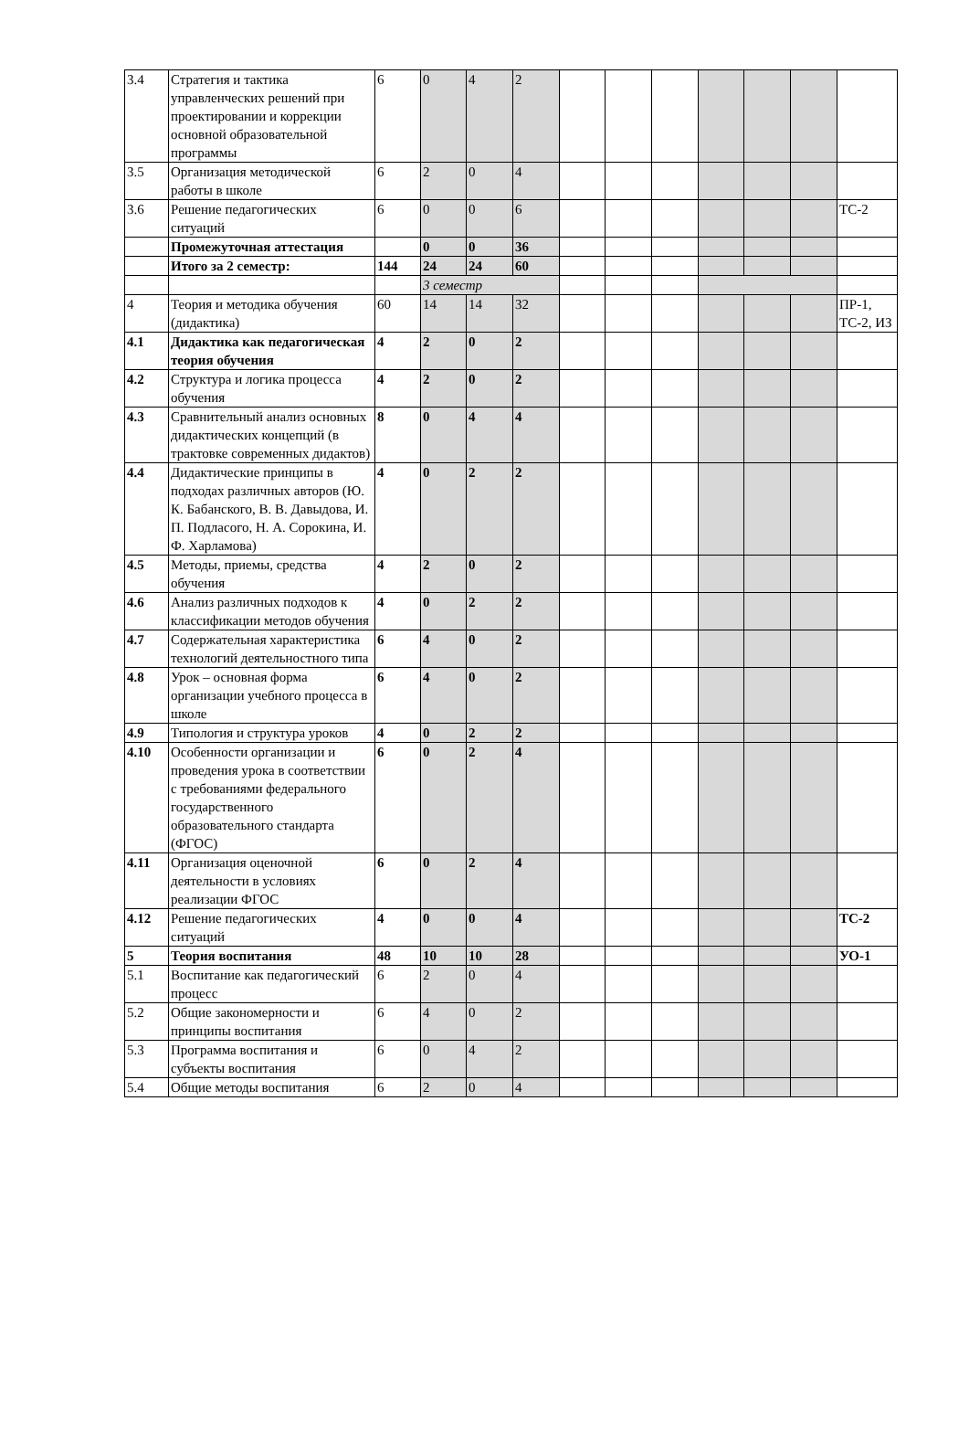| 3.4 | Стратегия и тактика управленческих решений при проектировании и коррекции основной образовательной программы | 6 | 0 | 4 | 2 | | | | | | | |
| 3.5 | Организация методической работы в школе | 6 | 2 | 0 | 4 | | | | | | | |
| 3.6 | Решение педагогических ситуаций | 6 | 0 | 0 | 6 | | | | | | | ТС-2 |
| | Промежуточная аттестация | | 0 | 0 | 36 | | | | | | | |
| | Итого за 2 семестр: | 144 | 24 | 24 | 60 | | | | | | | |
| | | | 3 семестр | | | | | | | | | |
| 4 | Теория и методика обучения (дидактика) | 60 | 14 | 14 | 32 | | | | | | | ПР-1, ТС-2, ИЗ |
| 4.1 | Дидактика как педагогическая теория обучения | 4 | 2 | 0 | 2 | | | | | | | |
| 4.2 | Структура и логика процесса обучения | 4 | 2 | 0 | 2 | | | | | | | |
| 4.3 | Сравнительный анализ основных дидактических концепций (в трактовке современных дидактов) | 8 | 0 | 4 | 4 | | | | | | | |
| 4.4 | Дидактические принципы в подходах различных авторов (Ю. К. Бабанского, В. В. Давыдова, И. П. Подласого, Н. А. Сорокина, И. Ф. Харламова) | 4 | 0 | 2 | 2 | | | | | | | |
| 4.5 | Методы, приемы, средства обучения | 4 | 2 | 0 | 2 | | | | | | | |
| 4.6 | Анализ различных подходов к классификации методов обучения | 4 | 0 | 2 | 2 | | | | | | | |
| 4.7 | Содержательная характеристика технологий деятельностного типа | 6 | 4 | 0 | 2 | | | | | | | |
| 4.8 | Урок – основная форма организации учебного процесса в школе | 6 | 4 | 0 | 2 | | | | | | | |
| 4.9 | Типология и структура уроков | 4 | 0 | 2 | 2 | | | | | | | |
| 4.10 | Особенности организации и проведения урока в соответствии с требованиями федерального государственного образовательного стандарта (ФГОС) | 6 | 0 | 2 | 4 | | | | | | | |
| 4.11 | Организация оценочной деятельности в условиях реализации ФГОС | 6 | 0 | 2 | 4 | | | | | | | |
| 4.12 | Решение педагогических ситуаций | 4 | 0 | 0 | 4 | | | | | | | ТС-2 |
| 5 | Теория воспитания | 48 | 10 | 10 | 28 | | | | | | | УО-1 |
| 5.1 | Воспитание как педагогический процесс | 6 | 2 | 0 | 4 | | | | | | | |
| 5.2 | Общие закономерности и принципы воспитания | 6 | 4 | 0 | 2 | | | | | | | |
| 5.3 | Программа воспитания и субъекты воспитания | 6 | 0 | 4 | 2 | | | | | | | |
| 5.4 | Общие методы воспитания | 6 | 2 | 0 | 4 | | | | | | | |